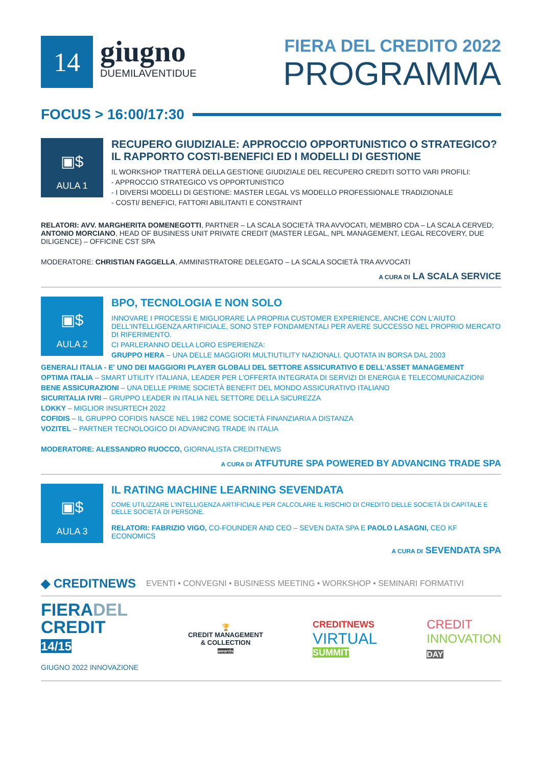14
giugno
DUEMILAVENTIDUE
FIERA DEL CREDITO 2022
PROGRAMMA
FOCUS > 16:00/17:30
▣$
AULA 1
RECUPERO GIUDIZIALE: APPROCCIO OPPORTUNISTICO O STRATEGICO? IL RAPPORTO COSTI-BENEFICI ED I MODELLI DI GESTIONE
IL WORKSHOP TRATTERÀ DELLA GESTIONE GIUDIZIALE DEL RECUPERO CREDITI SOTTO VARI PROFILI:
- APPROCCIO STRATEGICO VS OPPORTUNISTICO
- I DIVERSI MODELLI DI GESTIONE: MASTER LEGAL VS MODELLO PROFESSIONALE TRADIZIONALE
- COSTI/ BENEFICI, FATTORI ABILITANTI E CONSTRAINT
RELATORI: AVV. MARGHERITA DOMENEGOTTI, PARTNER – LA SCALA SOCIETÀ TRA AVVOCATI, MEMBRO CDA – LA SCALA CERVED; ANTONIO MORCIANO, HEAD OF BUSINESS UNIT PRIVATE CREDIT (MASTER LEGAL, NPL MANAGEMENT, LEGAL RECOVERY, DUE DILIGENCE) – OFFICINE CST SPA
MODERATORE: CHRISTIAN FAGGELLA, AMMINISTRATORE DELEGATO – LA SCALA SOCIETÀ TRA AVVOCATI
A CURA DI LA SCALA SERVICE
▣$
AULA 2
BPO, TECNOLOGIA E NON SOLO
INNOVARE I PROCESSI E MIGLIORARE LA PROPRIA CUSTOMER EXPERIENCE, ANCHE CON L'AIUTO DELL'INTELLIGENZA ARTIFICIALE, SONO STEP FONDAMENTALI PER AVERE SUCCESSO NEL PROPRIO MERCATO DI RIFERIMENTO.
CI PARLERANNO DELLA LORO ESPERIENZA:
GRUPPO HERA – UNA DELLE MAGGIORI MULTIUTILITY NAZIONALI. QUOTATA IN BORSA DAL 2003
GENERALI ITALIA - E' UNO DEI MAGGIORI PLAYER GLOBALI DEL SETTORE ASSICURATIVO E DELL'ASSET MANAGEMENT
OPTIMA ITALIA – SMART UTILITY ITALIANA, LEADER PER L'OFFERTA INTEGRATA DI SERVIZI DI ENERGIA E TELECOMUNICAZIONI
BENE ASSICURAZIONI – UNA DELLE PRIME SOCIETÀ BENEFIT DEL MONDO ASSICURATIVO ITALIANO
SICURITALIA IVRI – GRUPPO LEADER IN ITALIA NEL SETTORE DELLA SICUREZZA
LOKKY – MIGLIOR INSURTECH 2022
COFIDIS – IL GRUPPO COFIDIS NASCE NEL 1982 COME SOCIETÀ FINANZIARIA A DISTANZA
VOZITEL – PARTNER TECNOLOGICO DI ADVANCING TRADE IN ITALIA
MODERATORE: ALESSANDRO RUOCCO, GIORNALISTA CREDITNEWS
A CURA DI ATFUTURE SPA POWERED BY ADVANCING TRADE SPA
▣$
AULA 3
IL RATING MACHINE LEARNING SEVENDATA
COME UTILIZZARE L'INTELLIGENZA ARTIFICIALE PER CALCOLARE IL RISCHIO DI CREDITO DELLE SOCIETÀ DI CAPITALE E DELLE SOCIETÀ DI PERSONE.
RELATORI: FABRIZIO VIGO, CO-FOUNDER AND CEO – SEVEN DATA SPA E PAOLO LASAGNI, CEO KF ECONOMICS
A CURA DI SEVENDATA SPA
◆ CREDITNEWS EVENTI • CONVEGNI • BUSINESS MEETING • WORKSHOP • SEMINARI FORMATIVI
FIERADEL
CREDIT
14/15
GIUGNO 2022 INNOVAZIONE
🏆
CREDIT MANAGEMENT
& COLLECTION
awards
CREDITNEWS
VIRTUAL
SUMMIT
CREDIT
INNOVATION
DAY